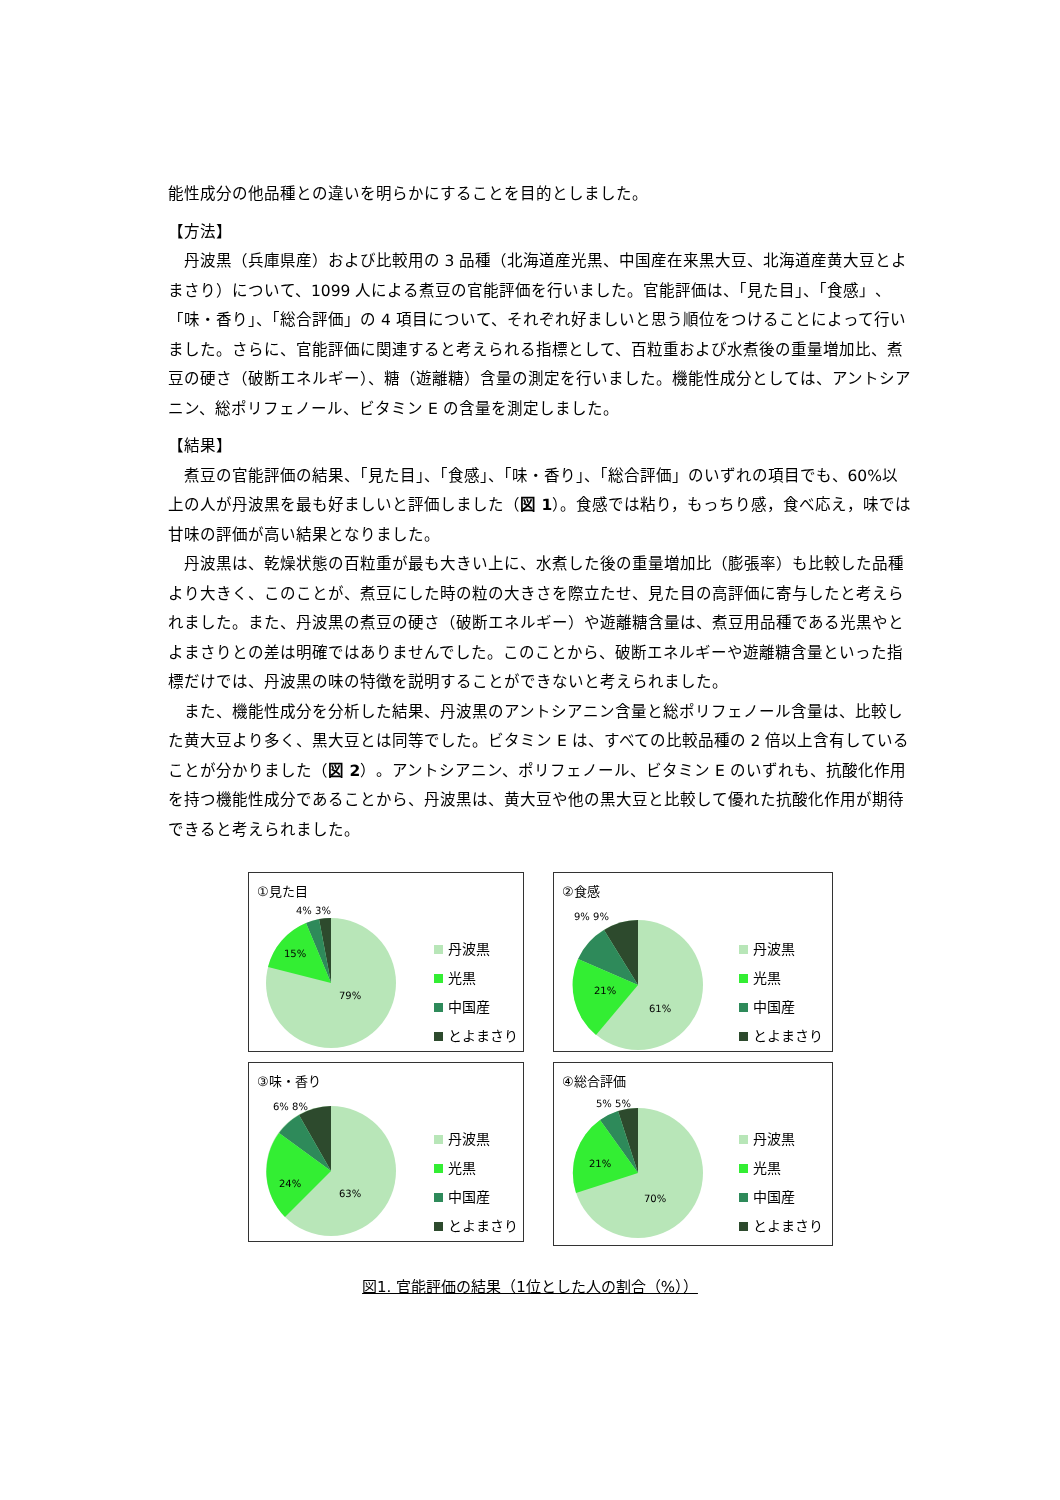能性成分の他品種との違いを明らかにすることを目的としました。
【方法】
丹波黒（兵庫県産）および比較用の 3 品種（北海道産光黒、中国産在来黒大豆、北海道産黄大豆とよまさり）について、1099 人による煮豆の官能評価を行いました。官能評価は、「見た目」、「食感」、「味・香り」、「総合評価」の 4 項目について、それぞれ好ましいと思う順位をつけることによって行いました。さらに、官能評価に関連すると考えられる指標として、百粒重および水煮後の重量増加比、煮豆の硬さ（破断エネルギー）、糖（遊離糖）含量の測定を行いました。機能性成分としては、アントシアニン、総ポリフェノール、ビタミン E の含量を測定しました。
【結果】
煮豆の官能評価の結果、「見た目」、「食感」、「味・香り」、「総合評価」のいずれの項目でも、60%以上の人が丹波黒を最も好ましいと評価しました（図 1）。食感では粘り，もっちり感，食べ応え，味では甘味の評価が高い結果となりました。
丹波黒は、乾燥状態の百粒重が最も大きい上に、水煮した後の重量増加比（膨張率）も比較した品種より大きく、このことが、煮豆にした時の粒の大きさを際立たせ、見た目の高評価に寄与したと考えられました。また、丹波黒の煮豆の硬さ（破断エネルギー）や遊離糖含量は、煮豆用品種である光黒やとよまさりとの差は明確ではありませんでした。このことから、破断エネルギーや遊離糖含量といった指標だけでは、丹波黒の味の特徴を説明することができないと考えられました。
また、機能性成分を分析した結果、丹波黒のアントシアニン含量と総ポリフェノール含量は、比較した黄大豆より多く、黒大豆とは同等でした。ビタミン E は、すべての比較品種の 2 倍以上含有していることが分かりました（図 2）。アントシアニン、ポリフェノール、ビタミン E のいずれも、抗酸化作用を持つ機能性成分であることから、丹波黒は、黄大豆や他の黒大豆と比較して優れた抗酸化作用が期待できると考えられました。
①見た目
4% 3%
15%
79%
丹波黒
光黒
中国産
とよまさり
②食感
9% 9%
21%
61%
丹波黒
光黒
中国産
とよまさり
③味・香り
6% 8%
24%
63%
丹波黒
光黒
中国産
とよまさり
④総合評価
5% 5%
21%
70%
丹波黒
光黒
中国産
とよまさり
図1. 官能評価の結果（1位とした人の割合（%））